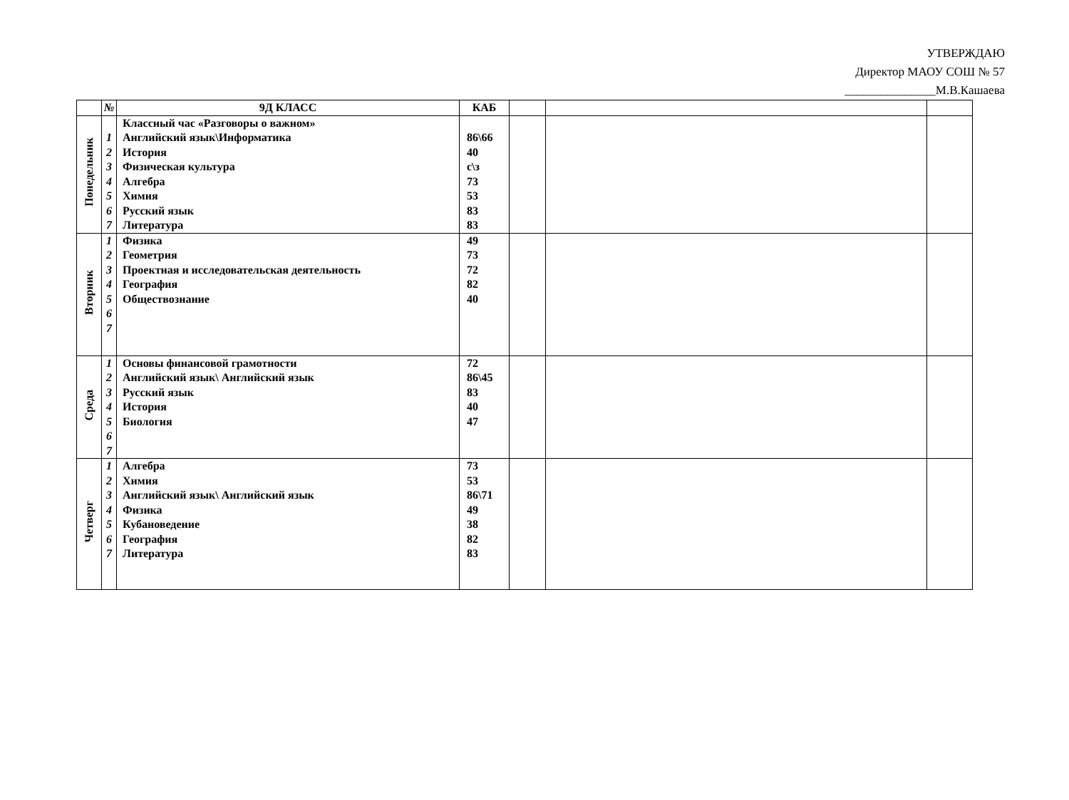УТВЕРЖДАЮ
Директор МАОУ СОШ № 57
_______________М.В.Кашаева
| | № | 9Д КЛАСС | КАБ | | | |
| --- | --- | --- | --- | --- | --- | --- |
| Понедельник | 1 2 3 4 5 6 7 | Классный час «Разговоры о важном» Английский язык\Информатика История Физическая культура Алгебра Химия Русский язык Литература | 86\66 40 с\з 73 53 83 83 | | | |
| Вторник | 1 2 3 4 5 6 7 | Физика Геометрия Проектная и исследовательская деятельность География Обществознание | 49 73 72 82 40 | | | |
| Среда | 1 2 3 4 5 6 7 | Основы финансовой грамотности Английский язык\ Английский язык Русский язык История Биология | 72 86\45 83 40 47 | | | |
| Четверг | 1 2 3 4 5 6 7 | Алгебра Химия Английский язык\ Английский язык Физика Кубановедение География Литература | 73 53 86\71 49 38 82 83 | | | |